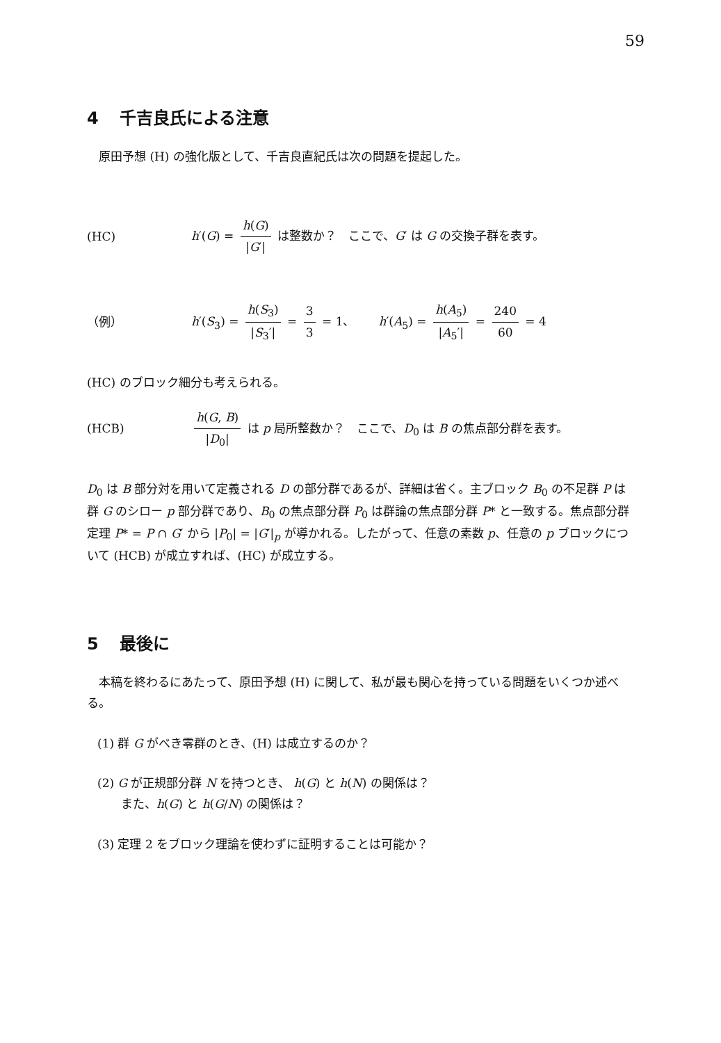59
4 千吉良氏による注意
原田予想 (H) の強化版として、千吉良直紀氏は次の問題を提起した。
(HC) h′(G) = h(G) |G′| は整数か？　ここで、G′ は G の交換子群を表す。
（例） h′(S<sub>3</sub>) = h(S<sub>3</sub>) |S<sub>3</sub>′| = 3 3 = 1、　　h′(A<sub>5</sub>) = h(A<sub>5</sub>) |A<sub>5</sub>′| = 240 60 = 4
(HC) のブロック細分も考えられる。
(HCB) h(G, B) |D<sub>0</sub>| は p 局所整数か？　ここで、D<sub>0</sub> は B の焦点部分群を表す。
D<sub>0</sub> は B 部分対を用いて定義される D の部分群であるが、詳細は省く。主ブロック B<sub>0</sub> の不足群 P は群 G のシロー p 部分群であり、B<sub>0</sub> の焦点部分群 P<sub>0</sub> は群論の焦点部分群 P* と一致する。焦点部分群定理 P* = P ∩ G′ から |P<sub>0</sub>| = |G′|<sub>p</sub> が導かれる。したがって、任意の素数 p、任意の p ブロックについて (HCB) が成立すれば、(HC) が成立する。
5 最後に
本稿を終わるにあたって、原田予想 (H) に関して、私が最も関心を持っている問題をいくつか述べる。
(1) 群 G がべき零群のとき、(H) は成立するのか？
(2) G が正規部分群 N を持つとき、 h(G) と h(N) の関係は？
　　また、h(G) と h(G/N) の関係は？
(3) 定理 2 をブロック理論を使わずに証明することは可能か？